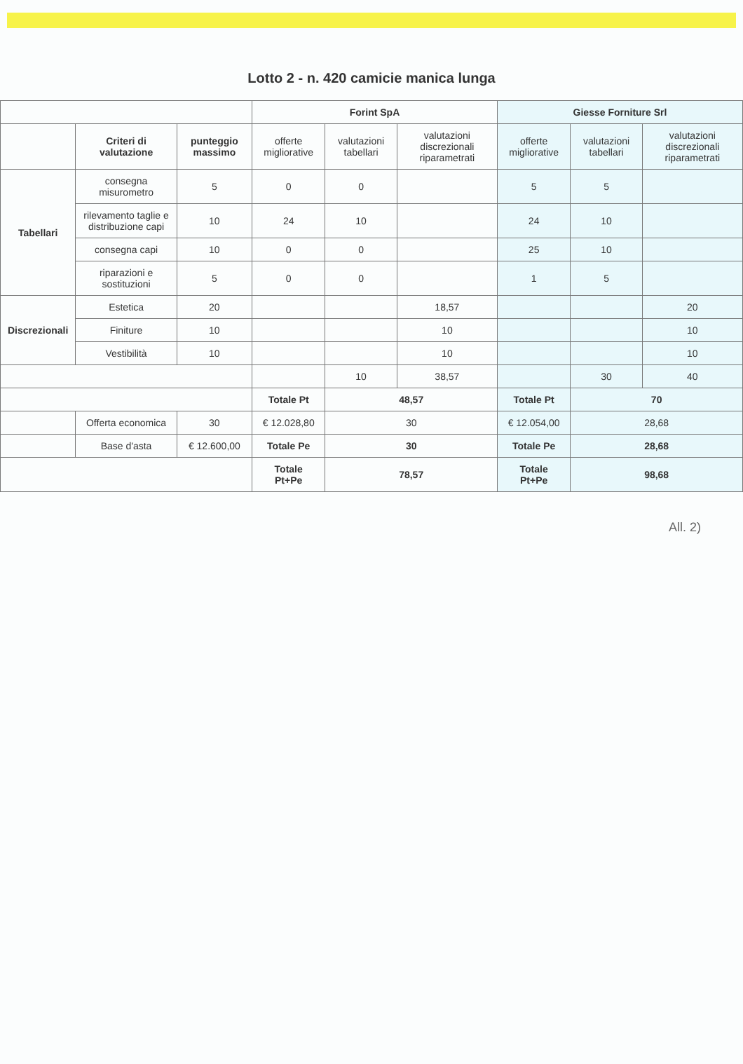Lotto 2 - n. 420 camicie manica lunga
| | | | Forint SpA | | | Giesse Forniture Srl | | |
| --- | --- | --- | --- | --- | --- | --- | --- | --- |
| | Criteri di valutazione | punteggio massimo | offerte migliorative | valutazioni tabellari | valutazioni discrezionali riparametrati | offerte migliorative | valutazioni tabellari | valutazioni discrezionali riparametrati |
| Tabellari | consegna misurometro | 5 | 0 | 0 | | 5 | 5 | |
| | rilevamento taglie e distribuzione capi | 10 | 24 | 10 | | 24 | 10 | |
| | consegna capi | 10 | 0 | 0 | | 25 | 10 | |
| | riparazioni e sostituzioni | 5 | 0 | 0 | | 1 | 5 | |
| Discrezionali | Estetica | 20 | | | 18,57 | | | 20 |
| | Finiture | 10 | | | 10 | | | 10 |
| | Vestibilità | 10 | | | 10 | | | 10 |
| | | | | 10 | 38,57 | | 30 | 40 |
| | | | Totale Pt | 48,57 | | Totale Pt | 70 | |
| | Offerta economica | 30 | € 12.028,80 | 30 | | € 12.054,00 | 28,68 | |
| | Base d'asta | € 12.600,00 | Totale Pe | 30 | | Totale Pe | 28,68 | |
| | | | Totale Pt+Pe | 78,57 | | Totale Pt+Pe | 98,68 | |
All. 2)